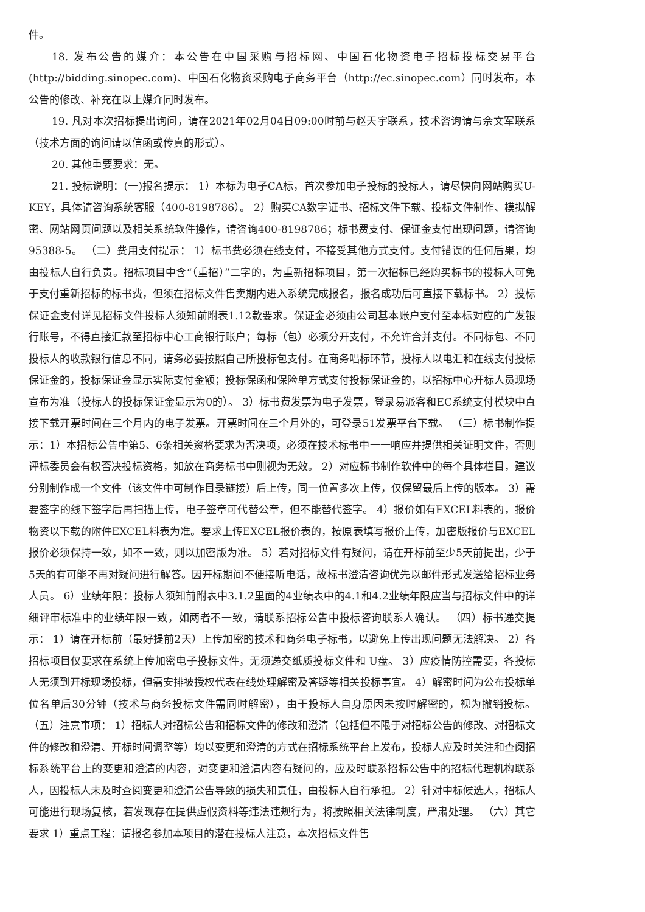件。
18. 发布公告的媒介：本公告在中国采购与招标网、中国石化物资电子招标投标交易平台(http://bidding.sinopec.com)、中国石化物资采购电子商务平台（http://ec.sinopec.com）同时发布，本公告的修改、补充在以上媒介同时发布。
19. 凡对本次招标提出询问，请在2021年02月04日09:00时前与赵天宇联系，技术咨询请与佘文军联系（技术方面的询问请以信函或传真的形式）。
20. 其他重要要求：无。
21. 投标说明：(一)报名提示： 1）本标为电子CA标，首次参加电子投标的投标人，请尽快向网站购买U-KEY，具体请咨询系统客服（400-8198786）。 2）购买CA数字证书、招标文件下载、投标文件制作、模拟解密、网站网页问题以及相关系统软件操作，请咨询400-8198786；标书费支付、保证金支付出现问题，请咨询95388-5。 （二）费用支付提示： 1）标书费必须在线支付，不接受其他方式支付。支付错误的任何后果，均由投标人自行负责。招标项目中含“（重招）”二字的，为重新招标项目，第一次招标已经购买标书的投标人可免于支付重新招标的标书费，但须在招标文件售卖期内进入系统完成报名，报名成功后可直接下载标书。 2）投标保证金支付详见招标文件投标人须知前附表1.12款要求。保证金必须由公司基本账户支付至本标对应的广发银行账号，不得直接汇款至招标中心工商银行账户；每标（包）必须分开支付，不允许合并支付。不同标包、不同投标人的收款银行信息不同，请务必要按照自己所投标包支付。在商务唱标环节，投标人以电汇和在线支付投标保证金的，投标保证金显示实际支付金额；投标保函和保险单方式支付投标保证金的，以招标中心开标人员现场宣布为准（投标人的投标保证金显示为0的）。 3）标书费发票为电子发票，登录易派客和EC系统支付模块中直接下载开票时间在三个月内的电子发票。开票时间在三个月外的，可登录51发票平台下载。 （三）标书制作提示：1）本招标公告中第5、6条相关资格要求为否决项，必须在技术标书中一一响应并提供相关证明文件，否则评标委员会有权否决投标资格，如放在商务标书中则视为无效。 2）对应标书制作软件中的每个具体栏目，建议分别制作成一个文件（该文件中可制作目录链接）后上传，同一位置多次上传，仅保留最后上传的版本。 3）需要签字的线下签字后再扫描上传，电子签章可代替公章，但不能替代签字。 4）报价如有EXCEL料表的，报价物资以下载的附件EXCEL料表为准。要求上传EXCEL报价表的，按原表填写报价上传，加密版报价与EXCEL报价必须保持一致，如不一致，则以加密版为准。 5）若对招标文件有疑问，请在开标前至少5天前提出，少于5天的有可能不再对疑问进行解答。因开标期间不便接听电话，故标书澄清咨询优先以邮件形式发送给招标业务人员。 6）业绩年限：投标人须知前附表中3.1.2里面的4业绩表中的4.1和4.2业绩年限应当与招标文件中的详细评审标准中的业绩年限一致，如两者不一致，请联系招标公告中投标咨询联系人确认。 （四）标书递交提示： 1）请在开标前（最好提前2天）上传加密的技术和商务电子标书，以避免上传出现问题无法解决。 2）各招标项目仅要求在系统上传加密电子投标文件，无须递交纸质投标文件和 U盘。 3）应疫情防控需要，各投标人无须到开标现场投标，但需安排被授权代表在线处理解密及答疑等相关投标事宜。 4）解密时间为公布投标单位名单后30分钟（技术与商务投标文件需同时解密），由于投标人自身原因未按时解密的，视为撤销投标。 （五）注意事项： 1）招标人对招标公告和招标文件的修改和澄清（包括但不限于对招标公告的修改、对招标文件的修改和澄清、开标时间调整等）均以变更和澄清的方式在招标系统平台上发布，投标人应及时关注和查阅招标系统平台上的变更和澄清的内容，对变更和澄清内容有疑问的，应及时联系招标公告中的招标代理机构联系人，因投标人未及时查阅变更和澄清公告导致的损失和责任，由投标人自行承担。 2）针对中标候选人，招标人可能进行现场复核，若发现存在提供虚假资料等违法违规行为，将按照相关法律制度，严肃处理。 （六）其它要求 1）重点工程：请报名参加本项目的潜在投标人注意，本次招标文件售